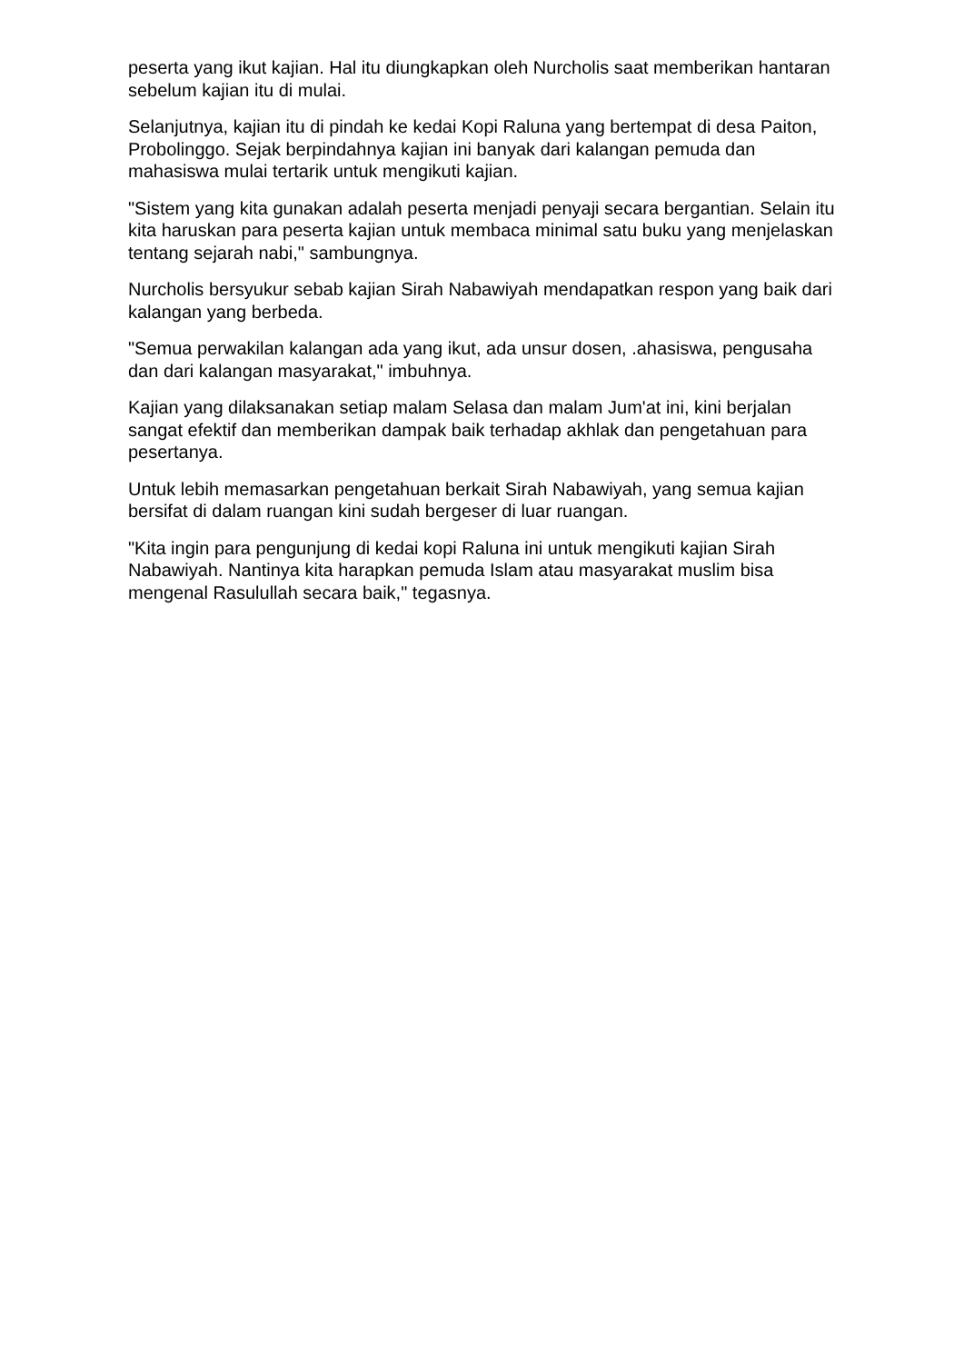peserta yang ikut kajian. Hal itu diungkapkan oleh Nurcholis saat memberikan hantaran sebelum kajian itu di mulai.
Selanjutnya, kajian itu di pindah ke kedai Kopi Raluna yang bertempat di desa Paiton, Probolinggo. Sejak berpindahnya kajian ini banyak dari kalangan pemuda dan mahasiswa mulai tertarik untuk mengikuti kajian.
"Sistem yang kita gunakan adalah peserta menjadi penyaji secara bergantian. Selain itu kita haruskan para peserta kajian untuk membaca minimal satu buku yang menjelaskan tentang sejarah nabi," sambungnya.
Nurcholis bersyukur sebab kajian Sirah Nabawiyah mendapatkan respon yang baik dari kalangan yang berbeda.
"Semua perwakilan kalangan ada yang ikut, ada unsur dosen, .ahasiswa, pengusaha dan dari kalangan masyarakat," imbuhnya.
Kajian yang dilaksanakan setiap malam Selasa dan malam Jum'at ini, kini berjalan sangat efektif dan memberikan dampak baik terhadap akhlak dan pengetahuan para pesertanya.
Untuk lebih memasarkan pengetahuan berkait Sirah Nabawiyah, yang semua kajian bersifat di dalam ruangan kini sudah bergeser di luar ruangan.
"Kita ingin para pengunjung di kedai kopi Raluna ini untuk mengikuti kajian Sirah Nabawiyah. Nantinya kita harapkan pemuda Islam atau masyarakat muslim bisa mengenal Rasulullah secara baik," tegasnya.